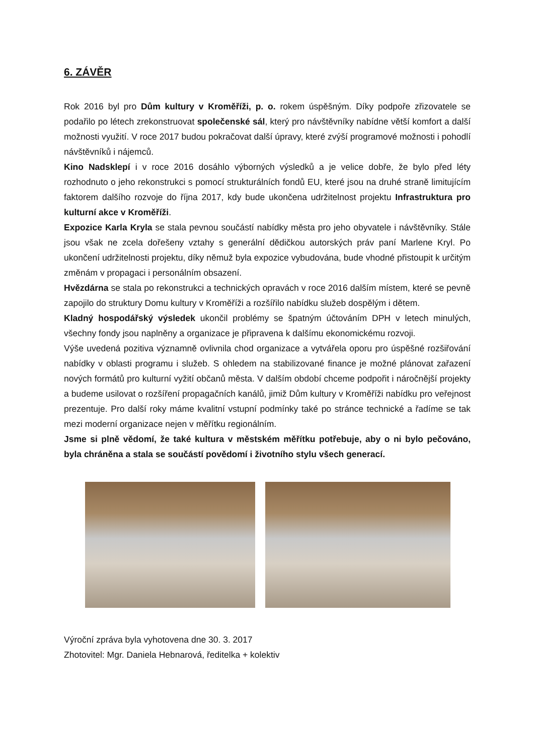6. ZÁVĚR
Rok 2016 byl pro Dům kultury v Kroměříži, p. o. rokem úspěšným. Díky podpoře zřizovatele se podařilo po létech zrekonstruovat společenské sál, který pro návštěvníky nabídne větší komfort a další možnosti využití. V roce 2017 budou pokračovat další úpravy, které zvýší programové možnosti i pohodlí návštěvníků i nájemců.
Kino Nadsklepí i v roce 2016 dosáhlo výborných výsledků a je velice dobře, že bylo před léty rozhodnuto o jeho rekonstrukci s pomocí strukturálních fondů EU, které jsou na druhé straně limitujícím faktorem dalšího rozvoje do října 2017, kdy bude ukončena udržitelnost projektu Infrastruktura pro kulturní akce v Kroměříži.
Expozice Karla Kryla se stala pevnou součástí nabídky města pro jeho obyvatele i návštěvníky. Stále jsou však ne zcela dořešeny vztahy s generální dědičkou autorských práv paní Marlene Kryl. Po ukončení udržitelnosti projektu, díky němuž byla expozice vybudována, bude vhodné přistoupit k určitým změnám v propagaci i personálním obsazení.
Hvězdárna se stala po rekonstrukci a technických opravách v roce 2016 dalším místem, které se pevně zapojilo do struktury Domu kultury v Kroměříži a rozšířilo nabídku služeb dospělým i dětem.
Kladný hospodářský výsledek ukončil problémy se špatným účtováním DPH v letech minulých, všechny fondy jsou naplněny a organizace je připravena k dalšímu ekonomickému rozvoji.
Výše uvedená pozitiva významně ovlivnila chod organizace a vytvářela oporu pro úspěšné rozšiřování nabídky v oblasti programu i služeb. S ohledem na stabilizované finance je možné plánovat zařazení nových formátů pro kulturní vyžití občanů města. V dalším období chceme podpořit i náročnější projekty a budeme usilovat o rozšíření propagačních kanálů, jimiž Dům kultury v Kroměříži nabídku pro veřejnost prezentuje. Pro další roky máme kvalitní vstupní podmínky také po stránce technické a řadíme se tak mezi moderní organizace nejen v měřítku regionálním.
Jsme si plně vědomí, že také kultura v městském měřítku potřebuje, aby o ni bylo pečováno, byla chráněna a stala se součástí povědomí i životního stylu všech generací.
Výroční zpráva byla vyhotovena dne 30. 3. 2017
Zhotovitel: Mgr. Daniela Hebnarová, ředitelka + kolektiv